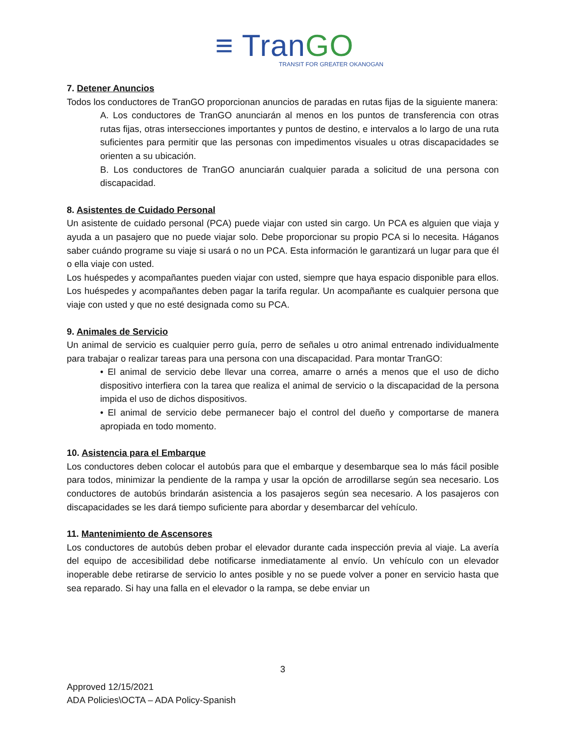≡ TranGO
TRANSIT FOR GREATER OKANOGAN
7. Detener Anuncios
Todos los conductores de TranGO proporcionan anuncios de paradas en rutas fijas de la siguiente manera:
A. Los conductores de TranGO anunciarán al menos en los puntos de transferencia con otras rutas fijas, otras intersecciones importantes y puntos de destino, e intervalos a lo largo de una ruta suficientes para permitir que las personas con impedimentos visuales u otras discapacidades se orienten a su ubicación.
B. Los conductores de TranGO anunciarán cualquier parada a solicitud de una persona con discapacidad.
8. Asistentes de Cuidado Personal
Un asistente de cuidado personal (PCA) puede viajar con usted sin cargo. Un PCA es alguien que viaja y ayuda a un pasajero que no puede viajar solo. Debe proporcionar su propio PCA si lo necesita. Háganos saber cuándo programe su viaje si usará o no un PCA. Esta información le garantizará un lugar para que él o ella viaje con usted.
Los huéspedes y acompañantes pueden viajar con usted, siempre que haya espacio disponible para ellos. Los huéspedes y acompañantes deben pagar la tarifa regular. Un acompañante es cualquier persona que viaje con usted y que no esté designada como su PCA.
9. Animales de Servicio
Un animal de servicio es cualquier perro guía, perro de señales u otro animal entrenado individualmente para trabajar o realizar tareas para una persona con una discapacidad. Para montar TranGO:
• El animal de servicio debe llevar una correa, amarre o arnés a menos que el uso de dicho dispositivo interfiera con la tarea que realiza el animal de servicio o la discapacidad de la persona impida el uso de dichos dispositivos.
• El animal de servicio debe permanecer bajo el control del dueño y comportarse de manera apropiada en todo momento.
10. Asistencia para el Embarque
Los conductores deben colocar el autobús para que el embarque y desembarque sea lo más fácil posible para todos, minimizar la pendiente de la rampa y usar la opción de arrodillarse según sea necesario. Los conductores de autobús brindarán asistencia a los pasajeros según sea necesario. A los pasajeros con discapacidades se les dará tiempo suficiente para abordar y desembarcar del vehículo.
11. Mantenimiento de Ascensores
Los conductores de autobús deben probar el elevador durante cada inspección previa al viaje. La avería del equipo de accesibilidad debe notificarse inmediatamente al envío. Un vehículo con un elevador inoperable debe retirarse de servicio lo antes posible y no se puede volver a poner en servicio hasta que sea reparado. Si hay una falla en el elevador o la rampa, se debe enviar un
3
Approved 12/15/2021
ADA Policies\OCTA – ADA Policy-Spanish